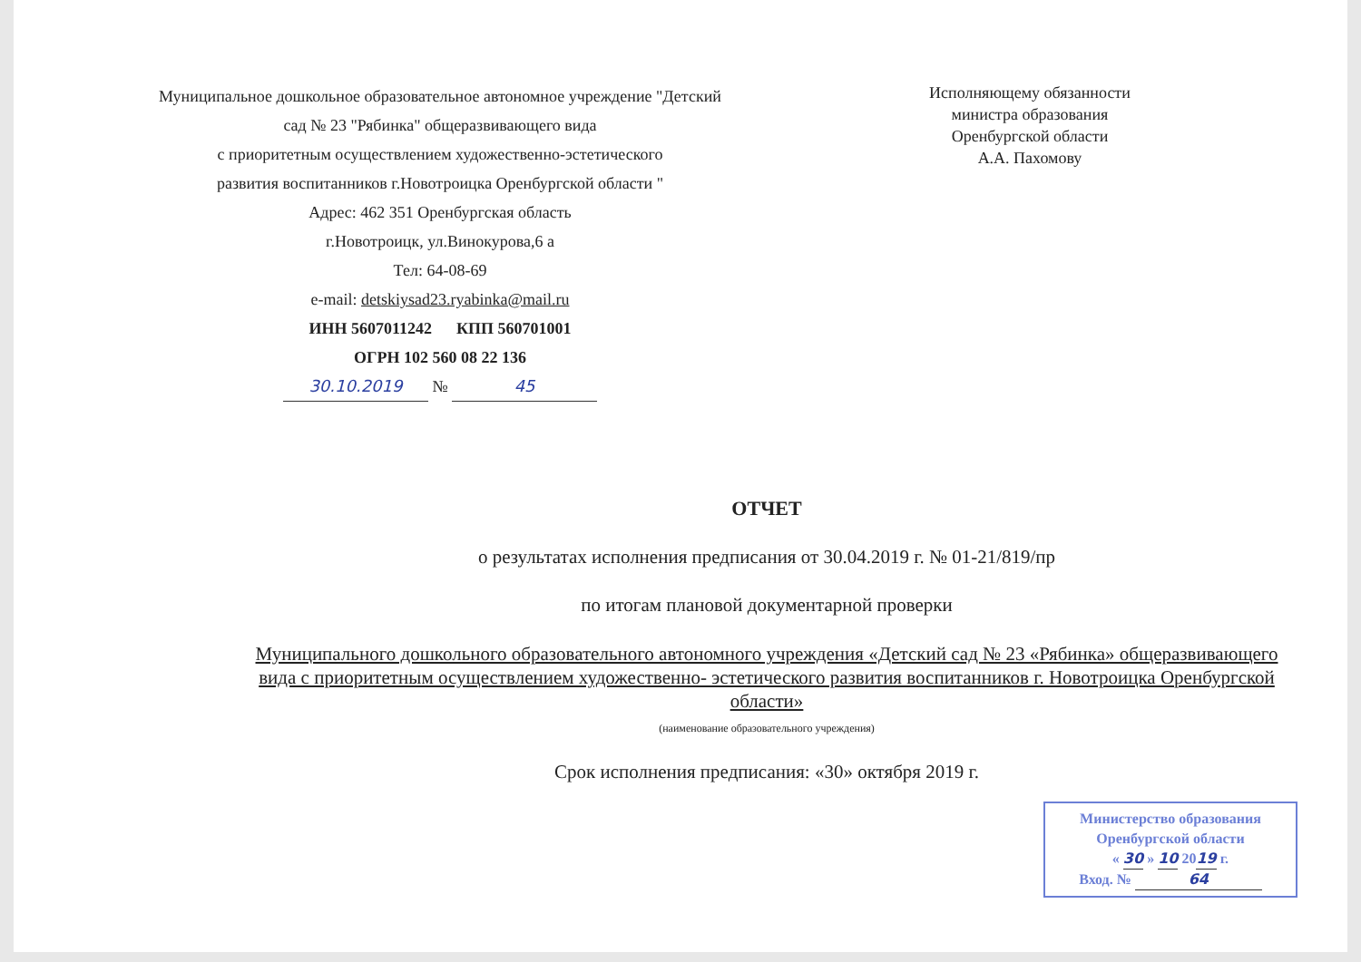Муниципальное дошкольное образовательное автономное учреждение "Детский сад № 23 "Рябинка" общеразвивающего вида
с приоритетным осуществлением художественно-эстетического
развития воспитанников г.Новотроицка Оренбургской области "
Адрес: 462 351 Оренбургская область
г.Новотроицк, ул.Винокурова,6 а
Тел: 64-08-69
e-mail: detskiysad23.ryabinka@mail.ru
ИНН 5607011242 КПП 560701001
ОГРН 102 560 08 22 136
30.10.2019 № 45
Исполняющему обязанности
министра образования
Оренбургской области
А.А. Пахомову
ОТЧЕТ
о результатах исполнения предписания от 30.04.2019 г. № 01-21/819/пр
по итогам плановой документарной проверки
Муниципального дошкольного образовательного автономного учреждения «Детский сад № 23 «Рябинка» общеразвивающего вида с приоритетным осуществлением художественно- эстетического развития воспитанников г. Новотроицка Оренбургской области»
(наименование образовательного учреждения)
Срок исполнения предписания: «30» октября 2019 г.
Министерство образования
Оренбургской области
« 30 » 10 2019 г.
Вход. № 64